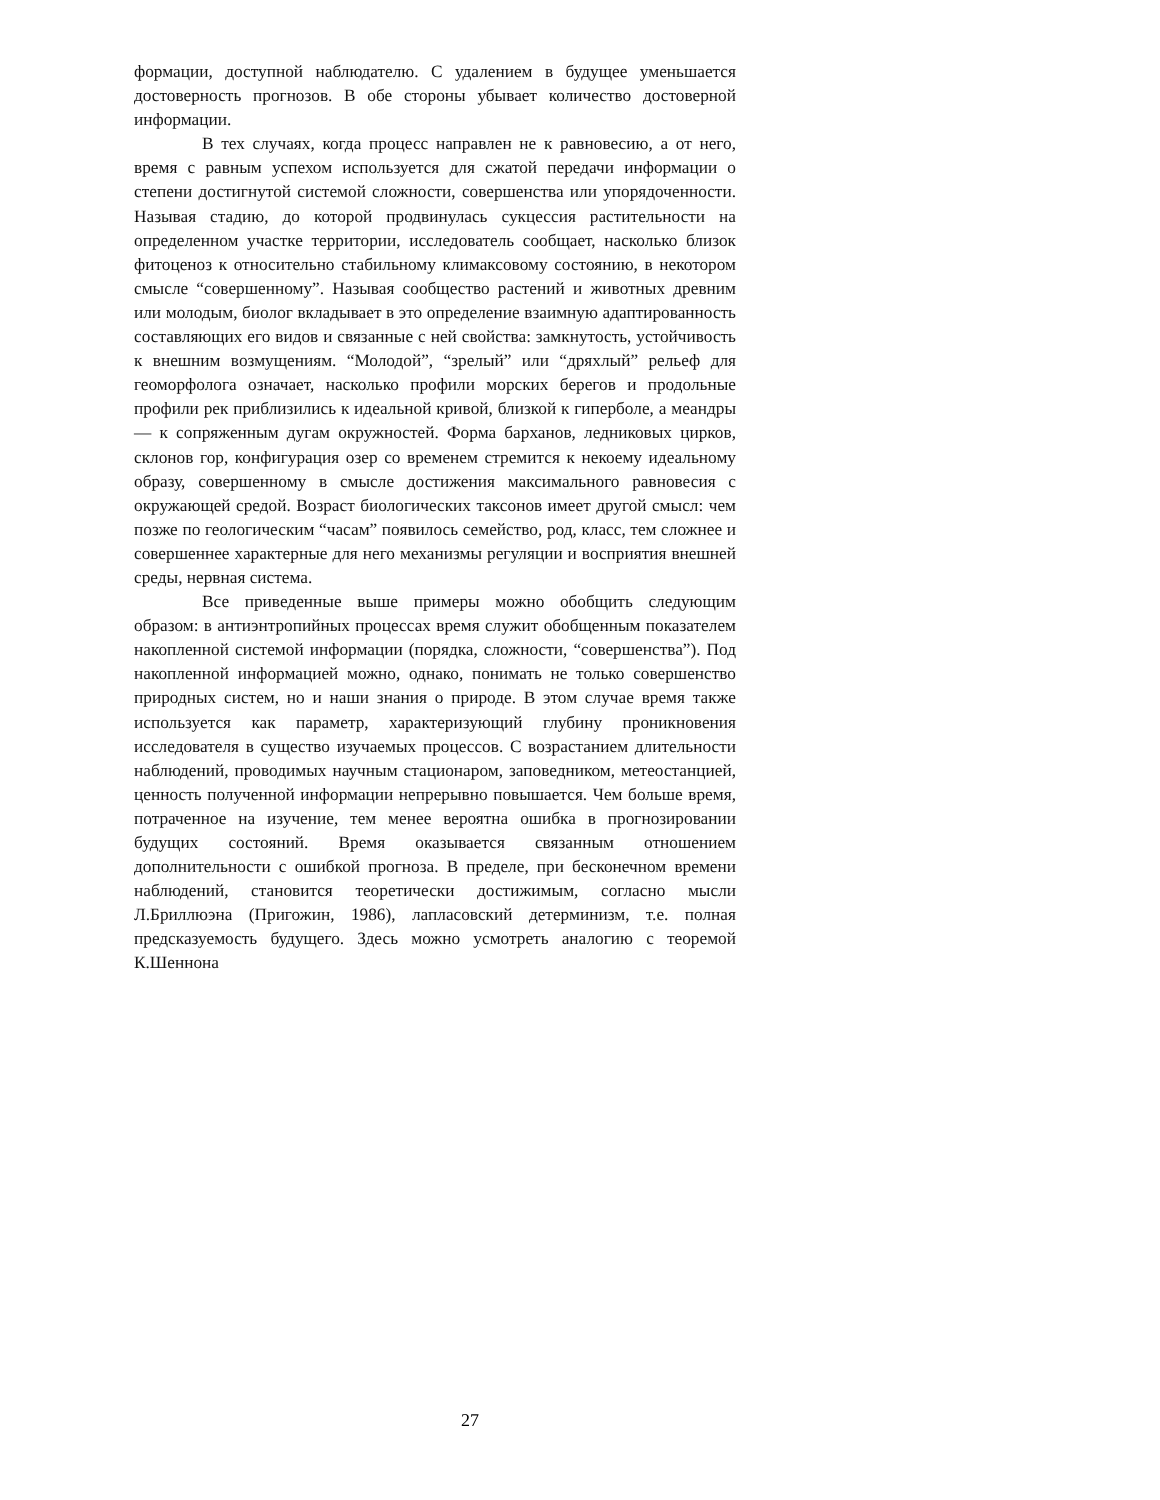формации, доступной наблюдателю. С удалением в будущее уменьшается достоверность прогнозов. В обе стороны убывает количество достоверной информации.
В тех случаях, когда процесс направлен не к равновесию, а от него, время с равным успехом используется для сжатой передачи информации о степени достигнутой системой сложности, совершенства или упорядоченности. Называя стадию, до которой продвинулась сукцессия растительности на определенном участке территории, исследователь сообщает, насколько близок фитоценоз к относительно стабильному климаксовому состоянию, в некотором смысле “совершенному”. Называя сообщество растений и животных древним или молодым, биолог вкладывает в это определение взаимную адаптированность составляющих его видов и связанные с ней свойства: замкнутость, устойчивость к внешним возмущениям. “Молодой”, “зрелый” или “дряхлый” рельеф для геоморфолога означает, насколько профили морских берегов и продольные профили рек приблизились к идеальной кривой, близкой к гиперболе, а меандры — к сопряженным дугам окружностей. Форма барханов, ледниковых цирков, склонов гор, конфигурация озер со временем стремится к некоему идеальному образу, совершенному в смысле достижения максимального равновесия с окружающей средой. Возраст биологических таксонов имеет другой смысл: чем позже по геологическим “часам” появилось семейство, род, класс, тем сложнее и совершеннее характерные для него механизмы регуляции и восприятия внешней среды, нервная система.
Все приведенные выше примеры можно обобщить следующим образом: в антиэнтропийных процессах время служит обобщенным показателем накопленной системой информации (порядка, сложности, “совершенства”). Под накопленной информацией можно, однако, понимать не только совершенство природных систем, но и наши знания о природе. В этом случае время также используется как параметр, характеризующий глубину проникновения исследователя в существо изучаемых процессов. С возрастанием длительности наблюдений, проводимых научным стационаром, заповедником, метеостанцией, ценность полученной информации непрерывно повышается. Чем больше время, потраченное на изучение, тем менее вероятна ошибка в прогнозировании будущих состояний. Время оказывается связанным отношением дополнительности с ошибкой прогноза. В пределе, при бесконечном времени наблюдений, становится теоретически достижимым, согласно мысли Л.Бриллюэна (Пригожин, 1986), лапласовский детерминизм, т.е. полная предсказуемость будущего. Здесь можно усмотреть аналогию с теоремой К.Шеннона
27